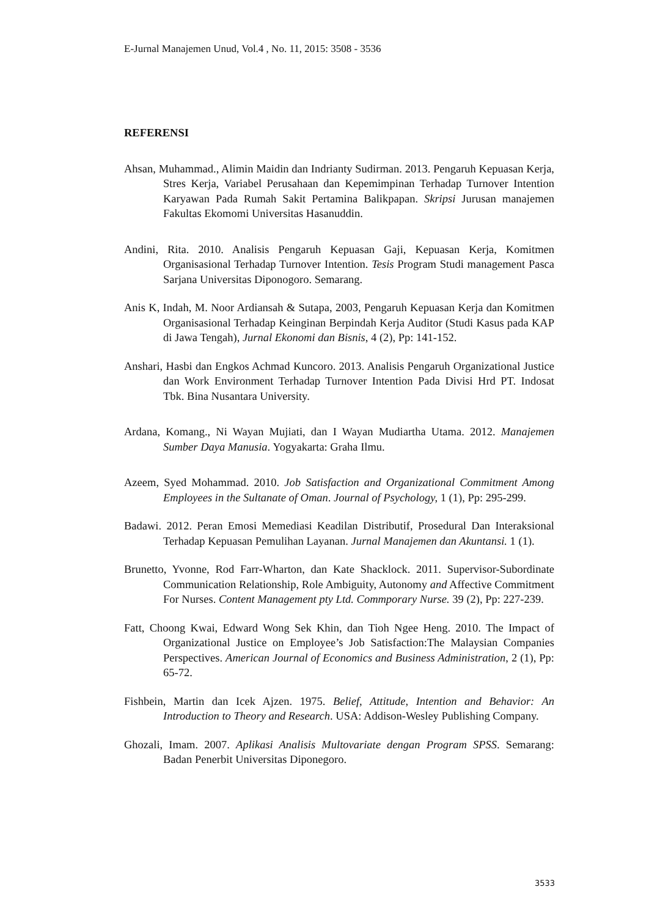E-Jurnal Manajemen Unud, Vol.4 , No. 11, 2015: 3508 - 3536
REFERENSI
Ahsan, Muhammad., Alimin Maidin dan Indrianty Sudirman. 2013. Pengaruh Kepuasan Kerja, Stres Kerja, Variabel Perusahaan dan Kepemimpinan Terhadap Turnover Intention Karyawan Pada Rumah Sakit Pertamina Balikpapan. Skripsi Jurusan manajemen Fakultas Ekomomi Universitas Hasanuddin.
Andini, Rita. 2010. Analisis Pengaruh Kepuasan Gaji, Kepuasan Kerja, Komitmen Organisasional Terhadap Turnover Intention. Tesis Program Studi management Pasca Sarjana Universitas Diponogoro. Semarang.
Anis K, Indah, M. Noor Ardiansah & Sutapa, 2003, Pengaruh Kepuasan Kerja dan Komitmen Organisasional Terhadap Keinginan Berpindah Kerja Auditor (Studi Kasus pada KAP di Jawa Tengah), Jurnal Ekonomi dan Bisnis, 4 (2), Pp: 141-152.
Anshari, Hasbi dan Engkos Achmad Kuncoro. 2013. Analisis Pengaruh Organizational Justice dan Work Environment Terhadap Turnover Intention Pada Divisi Hrd PT. Indosat Tbk. Bina Nusantara University.
Ardana, Komang., Ni Wayan Mujiati, dan I Wayan Mudiartha Utama. 2012. Manajemen Sumber Daya Manusia. Yogyakarta: Graha Ilmu.
Azeem, Syed Mohammad. 2010. Job Satisfaction and Organizational Commitment Among Employees in the Sultanate of Oman. Journal of Psychology, 1 (1), Pp: 295-299.
Badawi. 2012. Peran Emosi Memediasi Keadilan Distributif, Prosedural Dan Interaksional Terhadap Kepuasan Pemulihan Layanan. Jurnal Manajemen dan Akuntansi. 1 (1).
Brunetto, Yvonne, Rod Farr-Wharton, dan Kate Shacklock. 2011. Supervisor-Subordinate Communication Relationship, Role Ambiguity, Autonomy and Affective Commitment For Nurses. Content Management pty Ltd. Commporary Nurse. 39 (2), Pp: 227-239.
Fatt, Choong Kwai, Edward Wong Sek Khin, dan Tioh Ngee Heng. 2010. The Impact of Organizational Justice on Employee’s Job Satisfaction:The Malaysian Companies Perspectives. American Journal of Economics and Business Administration, 2 (1), Pp: 65-72.
Fishbein, Martin dan Icek Ajzen. 1975. Belief, Attitude, Intention and Behavior: An Introduction to Theory and Research. USA: Addison-Wesley Publishing Company.
Ghozali, Imam. 2007. Aplikasi Analisis Multovariate dengan Program SPSS. Semarang: Badan Penerbit Universitas Diponegoro.
3533